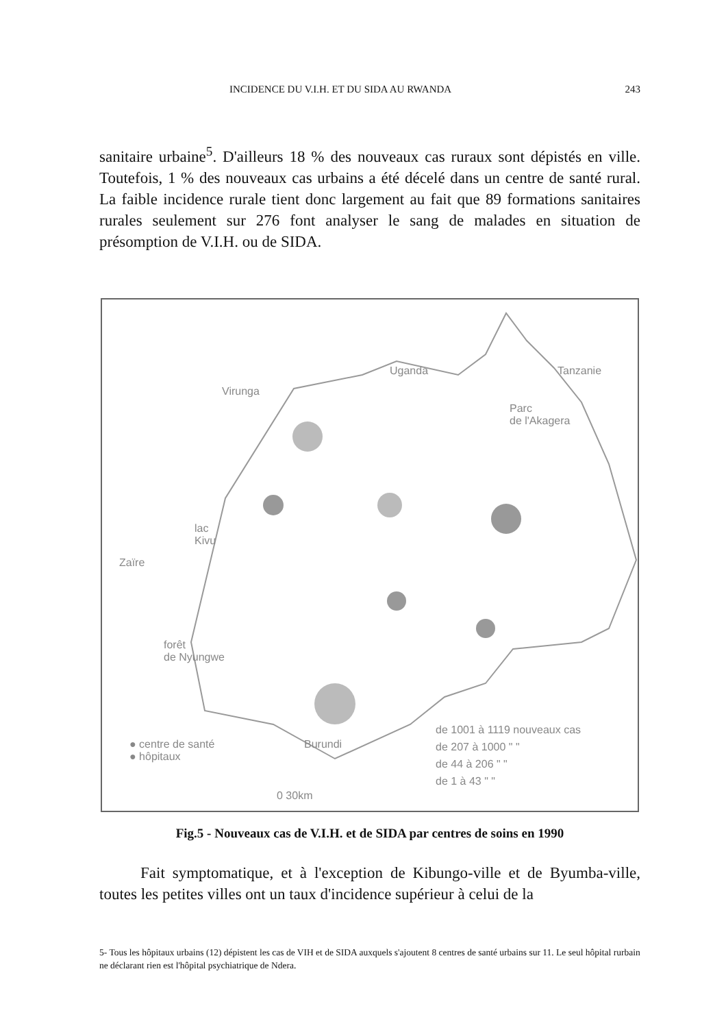INCIDENCE DU V.I.H. ET DU SIDA AU RWANDA 243
sanitaire urbaine<sup>5</sup>. D'ailleurs 18 % des nouveaux cas ruraux sont dépistés en ville. Toutefois, 1 % des nouveaux cas urbains a été décelé dans un centre de santé rural. La faible incidence rurale tient donc largement au fait que 89 formations sanitaires rurales seulement sur 276 font analyser le sang de malades en situation de présomption de V.I.H. ou de SIDA.
Uganda Tanzanie
Virunga
Parc
de l'Akagera
lac
Kivu
Zaïre
forêt
de Nyungwe
● centre de santé
● hôpitaux
Burundi
de 1001 à 1119 nouveaux cas
de 207 à 1000 " "
de 44 à 206 " "
de 1 à 43 " "
0 30km
Fig.5 - Nouveaux cas de V.I.H. et de SIDA par centres de soins en 1990
Fait symptomatique, et à l'exception de Kibungo-ville et de Byumba-ville, toutes les petites villes ont un taux d'incidence supérieur à celui de la
5- Tous les hôpitaux urbains (12) dépistent les cas de VIH et de SIDA auxquels s'ajoutent 8 centres de santé urbains sur 11. Le seul hôpital rurbain ne déclarant rien est l'hôpital psychiatrique de Ndera.